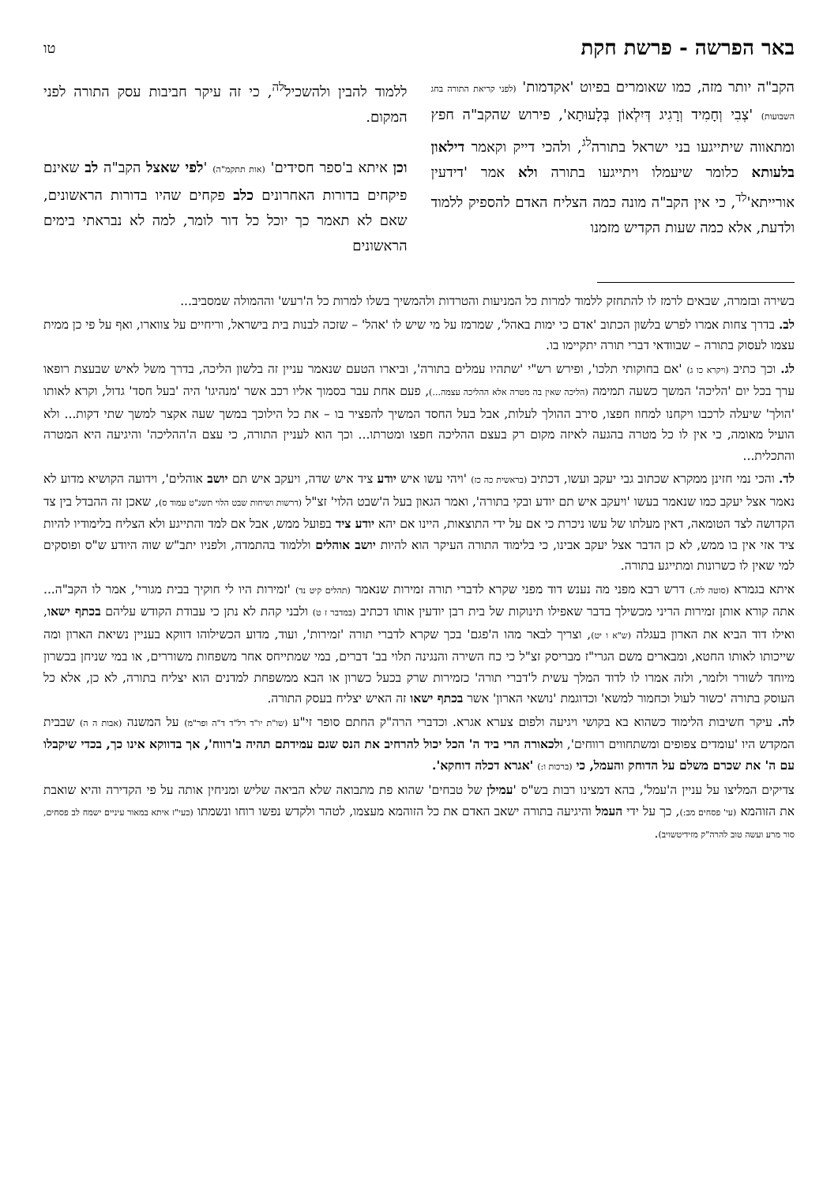באר הפרשה - פרשת חקת טו
הקב"ה יותר מזה, כמו שאומרים בפיוט 'אקדמות' (לפני קריאת התורה בחג השבועות) 'צְבִי וְחָמִיד וְרָגִיג דְּיִלְאוֹן בְּלָעוּתָא', פירוש שהקב"ה חפץ ומתאווה שיתייגעו בני ישראל בתורה<sup>לג</sup>, ולהכי דייק וקאמר דילאון בלעותא כלומר שיעמלו ויתייגעו בתורה ולא אמר 'דידעין אורייתא'<sup>לד</sup>, כי אין הקב"ה מונה כמה הצליח האדם להספיק ללמוד ולדעת, אלא כמה שעות הקדיש מזמנו
ללמוד להבין ולהשכיל<sup>לה</sup>, כי זה עיקר חביבות עסק התורה לפני המקום.
וכן איתא ב'ספר חסידים' (אות תתקמ"ה) 'לפי שאצל הקב"ה לב שאינם פיקחים בדורות האחרונים כלב פקחים שהיו בדורות הראשונים, שאם לא תאמר כך יוכל כל דור לומר, למה לא נבראתי בימים הראשונים
בשירה ובזמרה, שבאים לרמז לו להתחזק ללמוד למרות כל המניעות והטרדות ולהמשיך בשלו למרות כל ה'רעש' וההמולה שמסביב...
לב. בדרך צחות אמרו לפרש בלשון הכתוב 'אדם כי ימות באהל', שמרמז על מי שיש לו 'אהל' – שזכה לבנות בית בישראל, וריחיים על צווארו, ואף על פי כן ממית עצמו לעסוק בתורה – שבוודאי דברי תורה יתקיימו בו.
לג. וכך כתיב (ויקרא כו ג) 'אם בחוקותי תלכו', ופירש רש"י 'שתהיו עמלים בתורה', וביארו הטעם שנאמר עניין זה בלשון הליכה, בדרך משל לאיש שבעצת רופאו ערך בכל יום 'הליכה' המשך כשעה תמימה (הליכה שאין בה מטרה אלא ההליכה עצמה...), פעם אחת עבר בסמוך אליו רכב אשר 'מנהיגו' היה 'בעל חסד' גדול, וקרא לאותו 'הולך' שיעלה לרכבו ויקחנו למחוז חפצו, סירב ההולך לעלות, אבל בעל החסד המשיך להפציר בו – את כל הילוכך במשך שעה אקצר למשך שתי דקות... ולא הועיל מאומה, כי אין לו כל מטרה בהגעה לאיזה מקום רק בעצם ההליכה חפצו ומטרתו... וכך הוא לעניין התורה, כי עצם ה'ההליכה' והיגיעה היא המטרה והתכלית...
לד. והכי נמי חזינן ממקרא שכתוב גבי יעקב ועשו, דכתיב (בראשית כה כז) 'ויהי עשו איש יודע ציד איש שדה, ויעקב איש תם יושב אוהלים', וידועה הקושיא מדוע לא נאמר אצל יעקב כמו שנאמר בעשו 'ויעקב איש תם יודע ובקי בתורה', ואמר הגאון בעל ה'שבט הלוי' זצ"ל (דרשות ושיחות שבט הלוי תשנ"ט עמוד ס), שאכן זה ההבדל בין צד הקדושה לצד הטומאה, דאין מעלתו של עשו ניכרת כי אם על ידי התוצאות, היינו אם יהא יודע ציד בפועל ממש, אבל אם למד והתייגע ולא הצליח בלימודיו להיות ציד אזי אין בו ממש, לא כן הדבר אצל יעקב אבינו, כי בלימוד התורה העיקר הוא להיות יושב אוהלים וללמוד בהתמדה, ולפניו יתב"ש שוה היודע ש"ס ופוסקים למי שאין לו כשרונות ומתייגע בתורה.
איתא בגמרא (סוטה לה.) דרש רבא מפני מה נענש דוד מפני שקרא לדברי תורה זמירות שנאמר (תהלים קיט נד) 'זמירות היו לי חוקיך בבית מגורי', אמר לו הקב"ה... אתה קורא אותן זמירות הריני מכשילך בדבר שאפילו תינוקות של בית רבן יודעין אותו דכתיב (במדבר ז ט) ולבני קהת לא נתן כי עבודת הקודש עליהם בכתף ישאו, ואילו דוד הביא את הארון בעגלה (ש"א ו יט), וצריך לבאר מהו ה'פגם' בכך שקרא לדברי תורה 'זמירות', ועוד, מדוע הכשילוהו דווקא בעניין נשיאת הארון ומה שייכותו לאותו החטא, ומבארים משם הגרי"ז מבריסק זצ"ל כי כח השירה והנגינה תלוי בב' דברים, במי שמתייחס אחר משפחות משוררים, או במי שניחן בכשרון מיוחד לשורר ולזמר, ולזה אמרו לו לדוד המלך עשית ל'דברי תורה' כזמירות שרק בכעל כשרון או הבא ממשפחת למדנים הוא יצליח בתורה, לא כן, אלא כל העוסק בתורה 'כשור לעול וכחמור למשא' וכדוגמת 'נושאי הארון' אשר בכתף ישאו זה האיש יצליח בעסק התורה.
לה. עיקר חשיבות הלימוד כשהוא בא בקושי ויגיעה ולפום צערא אגרא. וכדברי הרה"ק החתם סופר זי"ע (שו"ת יו"ד רל"ד ד"ה ופר"מ) על המשנה (אבות ה ה) שבבית המקדש היו 'עומדים צפופים ומשתחווים רווחים', ולכאורה הרי ביד ה' הכל יכול להרחיב את הנס שגם עמידתם תהיה ב'רווח', אך בדווקא אינו כך, בכדי שיקבלו עם ה' את שכרם משלם על הדוחק והעמל, כי (ברכות ו:) 'אגרא דכלה דוחקא'.
צדיקים המליצו על עניין ה'עמל', בהא דמצינו רבות בש"ס 'עמילן של טבחים' שהוא פת מתבואה שלא הביאה שליש ומניחין אותה על פי הקדירה והיא שואבת את הזוהמא (עי' פסחים מב:), כך על ידי העמל והיגיעה בתורה ישאב האדם את כל הזוהמא מעצמו, לטהר ולקדש נפשו רוחו ונשמתו (כעי"ז איתא במאור עיניים ישמח לב פסחים, סור מרע ועשה טוב להרה"ק מזידיטשויב).